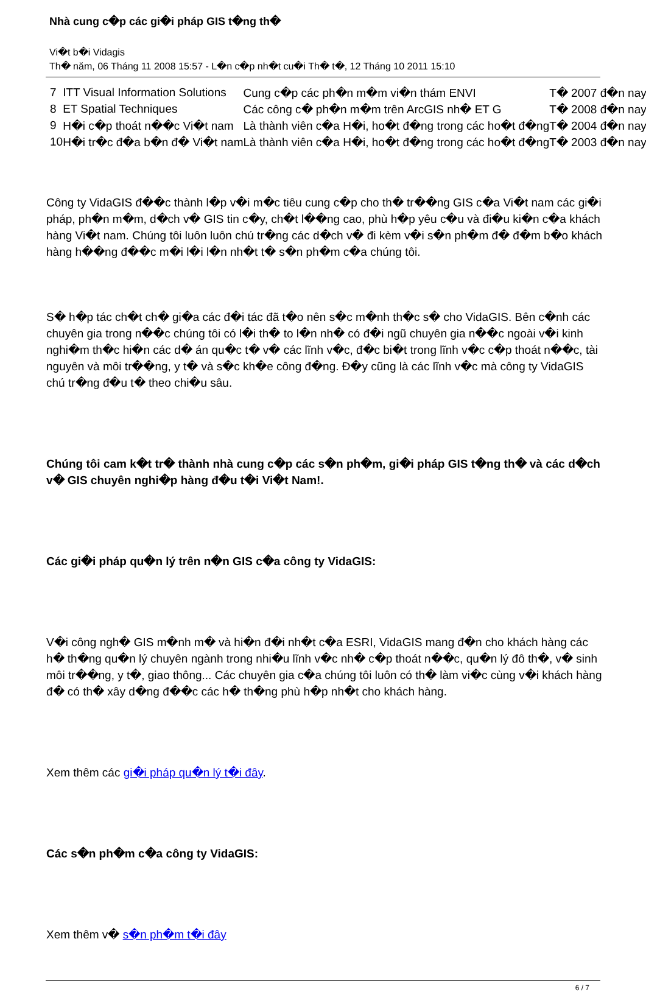Nhà cung c�p các gi�i pháp GIS t�ng th�
Vi�t b�i Vidagis
Th� năm, 06 Tháng 11 2008 15:57 - L�n c�p nh�t cu�i Th� t�, 12 Tháng 10 2011 15:10
| 7 | ITT Visual Information Solutions | Cung c�p các ph�n m�m vi�n thám ENVI | T� 2007 đ�n nay |
| 8 | ET Spatial Techniques | Các công c� ph�n m�m trên ArcGIS nh� ET G | T� 2008 đ�n nay |
| 9 | H�i c�p thoát n��c Vi�t nam | Là thành viên c�a H�i, ho�t đ�ng trong các ho�t đ�ng | T� 2004 đ�n nay |
| 10 | H�i tr�c đ�a b�n đ� Vi�t nam | Là thành viên c�a H�i, ho�t đ�ng trong các ho�t đ�ng | T� 2003 đ�n nay |
Công ty VidaGIS đ��c thành l�p v�i m�c tiêu cung c�p cho th� tr��ng GIS c�a Vi�t nam các gi�i pháp, ph�n m�m, d�ch v� GIS tin c�y, ch�t l��ng cao, phù h�p yêu c�u và đi�u ki�n c�a khách hàng Vi�t nam. Chúng tôi luôn luôn chú tr�ng các d�ch v� đi kèm v�i s�n ph�m đ� đ�m b�o khách hàng h��ng đ��c m�i l�i l�n nh�t t� s�n ph�m c�a chúng tôi.
S� h�p tác ch�t ch� gi�a các đ�i tác đã t�o nên s�c m�nh th�c s� cho VidaGIS. Bên c�nh các chuyên gia trong n��c chúng tôi có l�i th� to l�n nh� có đ�i ngũ chuyên gia n��c ngoài v�i kinh nghi�m th�c hi�n các d� án qu�c t� v� các lĩnh v�c, đ�c bi�t trong lĩnh v�c c�p thoát n��c, tài nguyên và môi tr��ng, y t� và s�c kh�e công đ�ng. Đ�y cũng là các lĩnh v�c mà công ty VidaGIS chú tr�ng đ�u t� theo chi�u sâu.
Chúng tôi cam k�t tr� thành nhà cung c�p các s�n ph�m, gi�i pháp GIS t�ng th� và các d�ch v� GIS chuyên nghi�p hàng đ�u t�i Vi�t Nam!.
Các gi�i pháp qu�n lý trên n�n GIS c�a công ty VidaGIS:
V�i công ngh� GIS m�nh m� và hi�n đ�i nh�t c�a ESRI, VidaGIS mang đ�n cho khách hàng các h� th�ng qu�n lý chuyên ngành trong nhi�u lĩnh v�c nh� c�p thoát n��c, qu�n lý đô th�, v� sinh môi tr��ng, y t�, giao thông... Các chuyên gia c�a chúng tôi luôn có th� làm vi�c cùng v�i khách hàng đ� có th� xây d�ng đ��c các h� th�ng phù h�p nh�t cho khách hàng.
Xem thêm các gi�i pháp qu�n lý t�i đây.
Các s�n ph�m c�a công ty VidaGIS:
Xem thêm v� s�n ph�m t�i đây
6 / 7